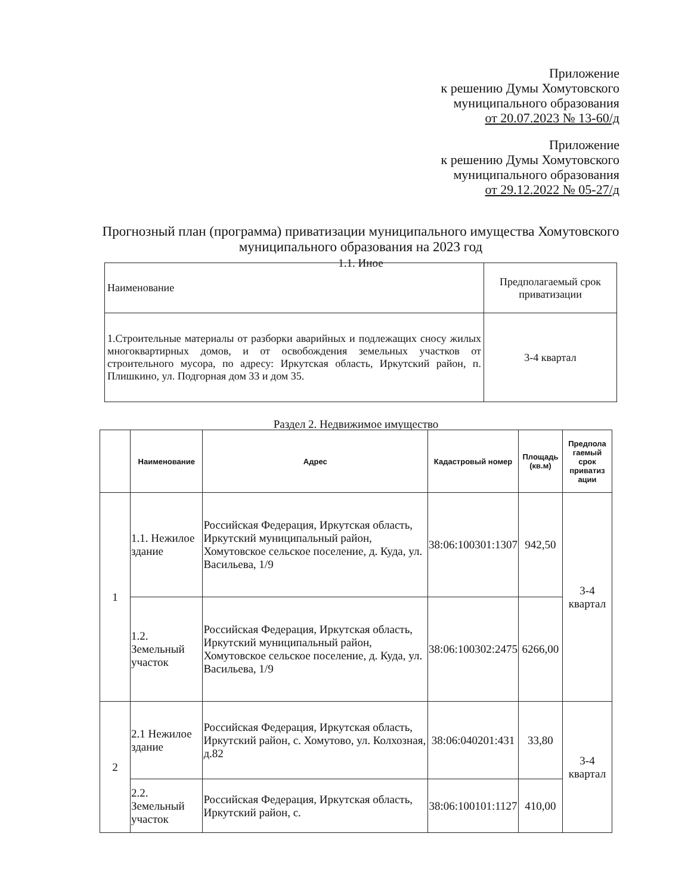Приложение
к решению Думы Хомутовского
муниципального образования
от 20.07.2023 № 13-60/д
Приложение
к решению Думы Хомутовского
муниципального образования
от 29.12.2022 № 05-27/д
Прогнозный план (программа) приватизации муниципального имущества Хомутовского муниципального образования на 2023 год
1.1. Иное
| Наименование | Предполагаемый срок приватизации |
| 1.Строительные материалы от разборки аварийных и подлежащих сносу жилых многоквартирных домов, и от освобождения земельных участков от строительного мусора, по адресу: Иркутская область, Иркутский район, п. Плишкино, ул. Подгорная дом 33 и дом 35. | 3-4 квартал |
Раздел 2. Недвижимое имущество
| | Наименование | Адрес | Кадастровый номер | Площадь (кв.м) | Предпола гаемый срок приватиз ации |
| --- | --- | --- | --- | --- | --- |
| 1 | 1.1. Нежилое здание | Российская Федерация, Иркутская область, Иркутский муниципальный район, Хомутовское сельское поселение, д. Куда, ул. Васильева, 1/9 | 38:06:100301:1307 | 942,50 | 3-4 квартал |
| | 1.2. Земельный участок | Российская Федерация, Иркутская область, Иркутский муниципальный район, Хомутовское сельское поселение, д. Куда, ул. Васильева, 1/9 | 38:06:100302:2475 | 6266,00 | |
| 2 | 2.1 Нежилое здание | Российская Федерация, Иркутская область, Иркутский район, с. Хомутово, ул. Колхозная, д.82 | 38:06:040201:431 | 33,80 | 3-4 квартал |
| | 2.2. Земельный участок | Российская Федерация, Иркутская область, Иркутский район, с. | 38:06:100101:1127 | 410,00 | |